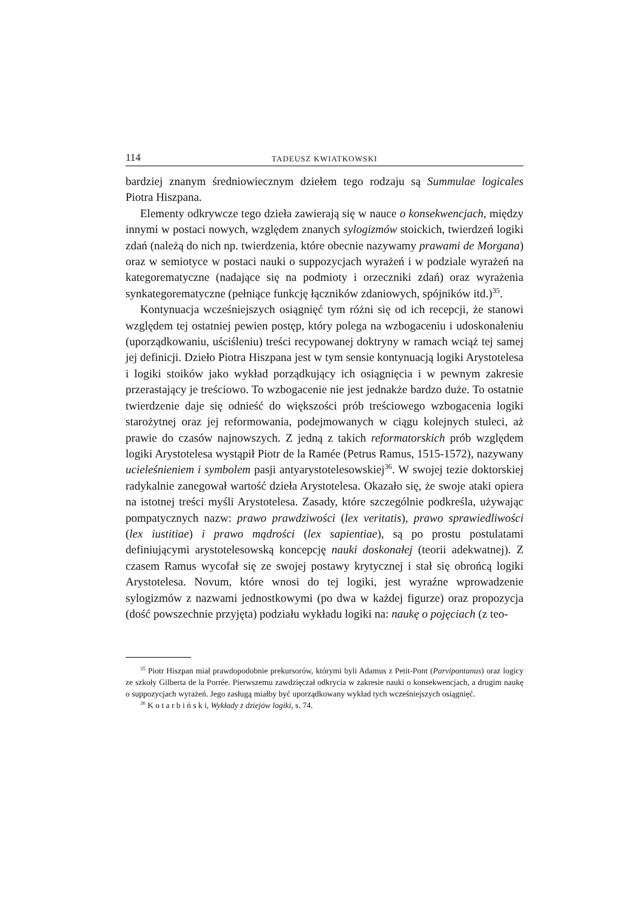114 TADEUSZ KWIATKOWSKI
bardziej znanym średniowiecznym dziełem tego rodzaju są Summulae logicales Piotra Hiszpana.
Elementy odkrywcze tego dzieła zawierają się w nauce o konsekwencjach, między innymi w postaci nowych, względem znanych sylogizmów stoickich, twierdzeń logiki zdań (należą do nich np. twierdzenia, które obecnie nazywamy prawami de Morgana) oraz w semiotyce w postaci nauki o suppozycjach wyrażeń i w podziale wyrażeń na kategorematyczne (nadające się na podmioty i orzeczniki zdań) oraz wyrażenia synkategorematyczne (pełniące funkcję łączników zdaniowych, spójników itd.)<sup>35</sup>.
Kontynuacja wcześniejszych osiągnięć tym różni się od ich recepcji, że stanowi względem tej ostatniej pewien postęp, który polega na wzbogaceniu i udoskonaleniu (uporządkowaniu, uściśleniu) treści recypowanej doktryny w ramach wciąż tej samej jej definicji. Dzieło Piotra Hiszpana jest w tym sensie kontynuacją logiki Arystotelesa i logiki stoików jako wykład porządkujący ich osiągnięcia i w pewnym zakresie przerastający je treściowo. To wzbogacenie nie jest jednakże bardzo duże. To ostatnie twierdzenie daje się odnieść do większości prób treściowego wzbogacenia logiki starożytnej oraz jej reformowania, podejmowanych w ciągu kolejnych stuleci, aż prawie do czasów najnowszych. Z jedną z takich reformatorskich prób względem logiki Arystotelesa wystąpił Piotr de la Ramée (Petrus Ramus, 1515-1572), nazywany ucieleśnieniem i symbolem pasji antyarystotelesowskiej<sup>36</sup>. W swojej tezie doktorskiej radykalnie zanegował wartość dzieła Arystotelesa. Okazało się, że swoje ataki opiera na istotnej treści myśli Arystotelesa. Zasady, które szczególnie podkreśla, używając pompatycznych nazw: prawo prawdziwości (lex veritatis), prawo sprawiedliwości (lex iustitiae) i prawo mądrości (lex sapientiae), są po prostu postulatami definiującymi arystotelesowską koncepcję nauki doskonałej (teorii adekwatnej). Z czasem Ramus wycofał się ze swojej postawy krytycznej i stał się obrońcą logiki Arystotelesa. Novum, które wnosi do tej logiki, jest wyraźne wprowadzenie sylogizmów z nazwami jednostkowymi (po dwa w każdej figurze) oraz propozycja (dość powszechnie przyjęta) podziału wykładu logiki na: naukę o pojęciach (z teo-
<sup>35</sup> Piotr Hiszpan miał prawdopodobnie prekursorów, którymi byli Adamus z Petit-Pont (Parvipontanus) oraz logicy ze szkoły Gilberta de la Porrée. Pierwszemu zawdzięczał odkrycia w zakresie nauki o konsekwencjach, a drugim naukę o suppozycjach wyrażeń. Jego zasługą miałby być uporządkowany wykład tych wcześniejszych osiągnięć.
<sup>36</sup> K o t a r b i ń s k i, Wykłady z dziejów logiki, s. 74.